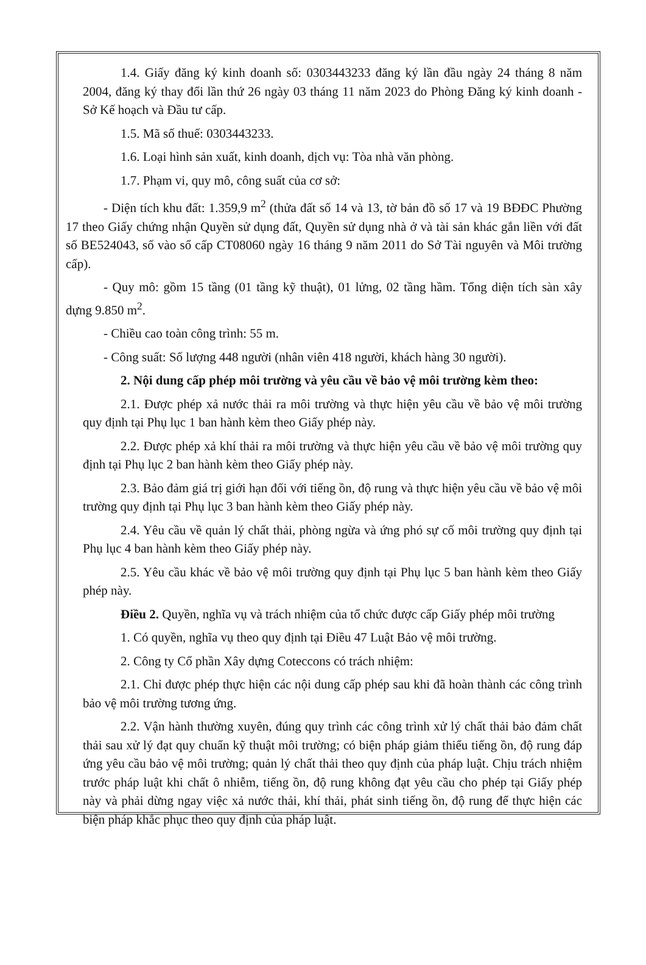1.4. Giấy đăng ký kinh doanh số: 0303443233 đăng ký lần đầu ngày 24 tháng 8 năm 2004, đăng ký thay đổi lần thứ 26 ngày 03 tháng 11 năm 2023 do Phòng Đăng ký kinh doanh - Sở Kế hoạch và Đầu tư cấp.
1.5. Mã số thuế: 0303443233.
1.6. Loại hình sản xuất, kinh doanh, dịch vụ: Tòa nhà văn phòng.
1.7. Phạm vi, quy mô, công suất của cơ sở:
- Diện tích khu đất: 1.359,9 m<sup>2</sup> (thửa đất số 14 và 13, tờ bản đồ số 17 và 19 BĐĐC Phường 17 theo Giấy chứng nhận Quyền sử dụng đất, Quyền sử dụng nhà ở và tài sản khác gắn liền với đất số BE524043, số vào sổ cấp CT08060 ngày 16 tháng 9 năm 2011 do Sở Tài nguyên và Môi trường cấp).
- Quy mô: gồm 15 tầng (01 tầng kỹ thuật), 01 lửng, 02 tầng hầm. Tổng diện tích sàn xây dựng 9.850 m<sup>2</sup>.
- Chiều cao toàn công trình: 55 m.
- Công suất: Số lượng 448 người (nhân viên 418 người, khách hàng 30 người).
2. Nội dung cấp phép môi trường và yêu cầu về bảo vệ môi trường kèm theo:
2.1. Được phép xả nước thải ra môi trường và thực hiện yêu cầu về bảo vệ môi trường quy định tại Phụ lục 1 ban hành kèm theo Giấy phép này.
2.2. Được phép xả khí thải ra môi trường và thực hiện yêu cầu về bảo vệ môi trường quy định tại Phụ lục 2 ban hành kèm theo Giấy phép này.
2.3. Bảo đảm giá trị giới hạn đối với tiếng ồn, độ rung và thực hiện yêu cầu về bảo vệ môi trường quy định tại Phụ lục 3 ban hành kèm theo Giấy phép này.
2.4. Yêu cầu về quản lý chất thải, phòng ngừa và ứng phó sự cố môi trường quy định tại Phụ lục 4 ban hành kèm theo Giấy phép này.
2.5. Yêu cầu khác về bảo vệ môi trường quy định tại Phụ lục 5 ban hành kèm theo Giấy phép này.
Điều 2. Quyền, nghĩa vụ và trách nhiệm của tổ chức được cấp Giấy phép môi trường
1. Có quyền, nghĩa vụ theo quy định tại Điều 47 Luật Bảo vệ môi trường.
2. Công ty Cổ phần Xây dựng Coteccons có trách nhiệm:
2.1. Chỉ được phép thực hiện các nội dung cấp phép sau khi đã hoàn thành các công trình bảo vệ môi trường tương ứng.
2.2. Vận hành thường xuyên, đúng quy trình các công trình xử lý chất thải bảo đảm chất thải sau xử lý đạt quy chuẩn kỹ thuật môi trường; có biện pháp giảm thiểu tiếng ồn, độ rung đáp ứng yêu cầu bảo vệ môi trường; quản lý chất thải theo quy định của pháp luật. Chịu trách nhiệm trước pháp luật khi chất ô nhiễm, tiếng ồn, độ rung không đạt yêu cầu cho phép tại Giấy phép này và phải dừng ngay việc xả nước thải, khí thải, phát sinh tiếng ồn, độ rung để thực hiện các biện pháp khắc phục theo quy định của pháp luật.